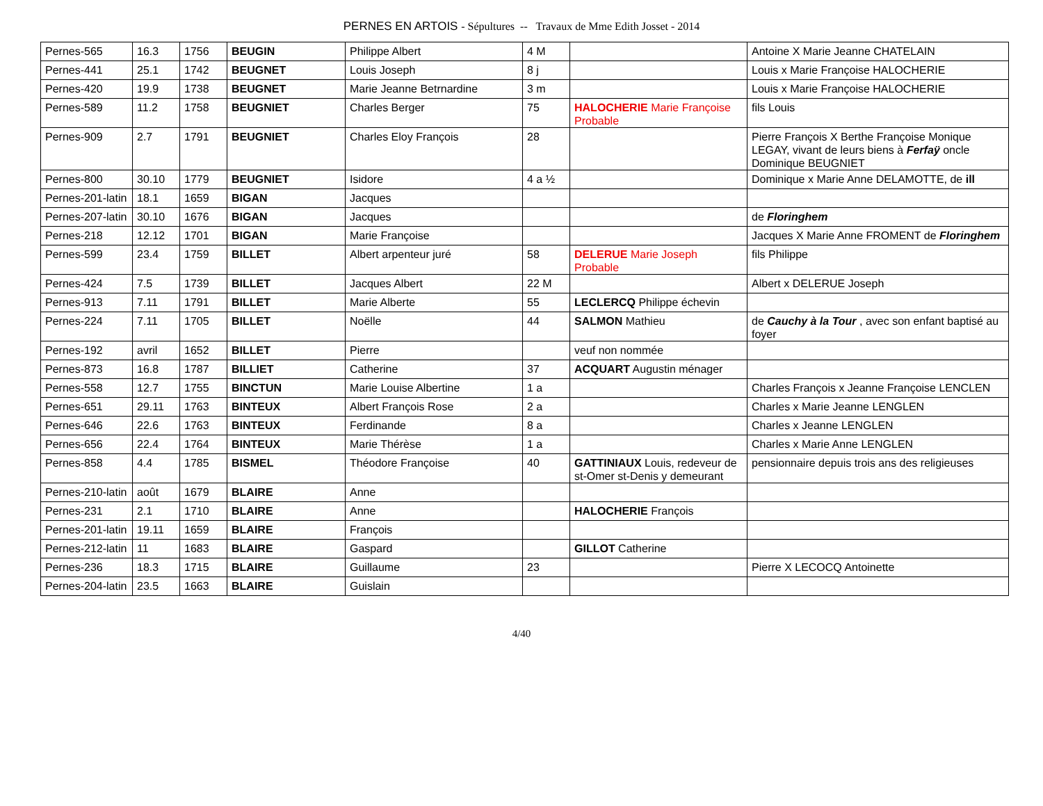PERNES EN ARTOIS - Sépultures -- Travaux de Mme Edith Josset - 2014
| Pernes-565 | 16.3 | 1756 | BEUGIN | Philippe Albert | 4 M | | Antoine X Marie Jeanne CHATELAIN |
| Pernes-441 | 25.1 | 1742 | BEUGNET | Louis Joseph | 8 j | | Louis x Marie Françoise HALOCHERIE |
| Pernes-420 | 19.9 | 1738 | BEUGNET | Marie Jeanne Betrnardine | 3 m | | Louis x Marie Françoise HALOCHERIE |
| Pernes-589 | 11.2 | 1758 | BEUGNIET | Charles Berger | 75 | HALOCHERIE Marie Françoise Probable | fils Louis |
| Pernes-909 | 2.7 | 1791 | BEUGNIET | Charles Eloy François | 28 | | Pierre François X Berthe Françoise Monique LEGAY, vivant de leurs biens à Ferfaÿ oncle Dominique BEUGNIET |
| Pernes-800 | 30.10 | 1779 | BEUGNIET | Isidore | 4 a ½ | | Dominique x Marie Anne DELAMOTTE, de ill |
| Pernes-201-latin | 18.1 | 1659 | BIGAN | Jacques | | | |
| Pernes-207-latin | 30.10 | 1676 | BIGAN | Jacques | | | de Floringhem |
| Pernes-218 | 12.12 | 1701 | BIGAN | Marie Françoise | | | Jacques X Marie Anne FROMENT de Floringhem |
| Pernes-599 | 23.4 | 1759 | BILLET | Albert arpenteur juré | 58 | DELERUE Marie Joseph Probable | fils Philippe |
| Pernes-424 | 7.5 | 1739 | BILLET | Jacques Albert | 22 M | | Albert x DELERUE Joseph |
| Pernes-913 | 7.11 | 1791 | BILLET | Marie Alberte | 55 | LECLERCQ Philippe échevin | |
| Pernes-224 | 7.11 | 1705 | BILLET | Noëlle | 44 | SALMON Mathieu | de Cauchy à la Tour , avec son enfant baptisé au foyer |
| Pernes-192 | avril | 1652 | BILLET | Pierre | | veuf non nommée | |
| Pernes-873 | 16.8 | 1787 | BILLIET | Catherine | 37 | ACQUART Augustin ménager | |
| Pernes-558 | 12.7 | 1755 | BINCTUN | Marie Louise Albertine | 1 a | | Charles François x Jeanne Françoise LENCLEN |
| Pernes-651 | 29.11 | 1763 | BINTEUX | Albert François Rose | 2 a | | Charles x Marie Jeanne LENGLEN |
| Pernes-646 | 22.6 | 1763 | BINTEUX | Ferdinande | 8 a | | Charles x Jeanne LENGLEN |
| Pernes-656 | 22.4 | 1764 | BINTEUX | Marie Thérèse | 1 a | | Charles x Marie Anne LENGLEN |
| Pernes-858 | 4.4 | 1785 | BISMEL | Théodore Françoise | 40 | GATTINIAUX Louis, redeveur de st-Omer st-Denis y demeurant | pensionnaire depuis trois ans des religieuses |
| Pernes-210-latin | août | 1679 | BLAIRE | Anne | | | |
| Pernes-231 | 2.1 | 1710 | BLAIRE | Anne | | HALOCHERIE François | |
| Pernes-201-latin | 19.11 | 1659 | BLAIRE | François | | | |
| Pernes-212-latin | 11 | 1683 | BLAIRE | Gaspard | | GILLOT Catherine | |
| Pernes-236 | 18.3 | 1715 | BLAIRE | Guillaume | 23 | | Pierre X LECOCQ Antoinette |
| Pernes-204-latin | 23.5 | 1663 | BLAIRE | Guislain | | | |
4/40